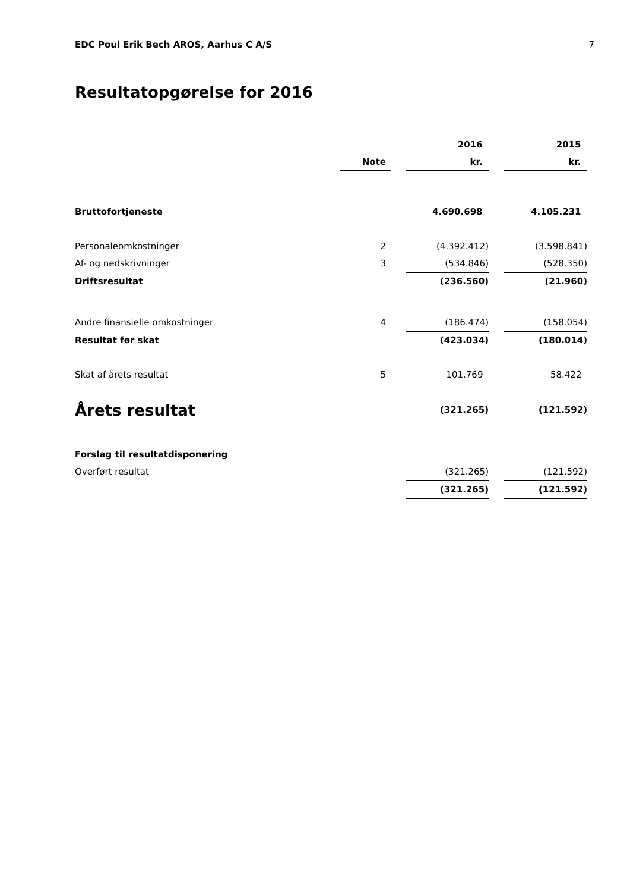EDC Poul Erik Bech AROS, Aarhus C A/S 7
Resultatopgørelse for 2016
| | | | 2016 | | 2015 |
| --- | --- | --- | --- | --- | --- |
| | Note | | kr. | | kr. |
| Bruttofortjeneste | | | 4.690.698 | | 4.105.231 |
| Personaleomkostninger | 2 | | (4.392.412) | | (3.598.841) |
| Af- og nedskrivninger | 3 | | (534.846) | | (528.350) |
| Driftsresultat | | | (236.560) | | (21.960) |
| Andre finansielle omkostninger | 4 | | (186.474) | | (158.054) |
| Resultat før skat | | | (423.034) | | (180.014) |
| Skat af årets resultat | 5 | | 101.769 | | 58.422 |
| Årets resultat | | | (321.265) | | (121.592) |
| Forslag til resultatdisponering | | | | | |
| Overført resultat | | | (321.265) | | (121.592) |
| | | | (321.265) | | (121.592) |